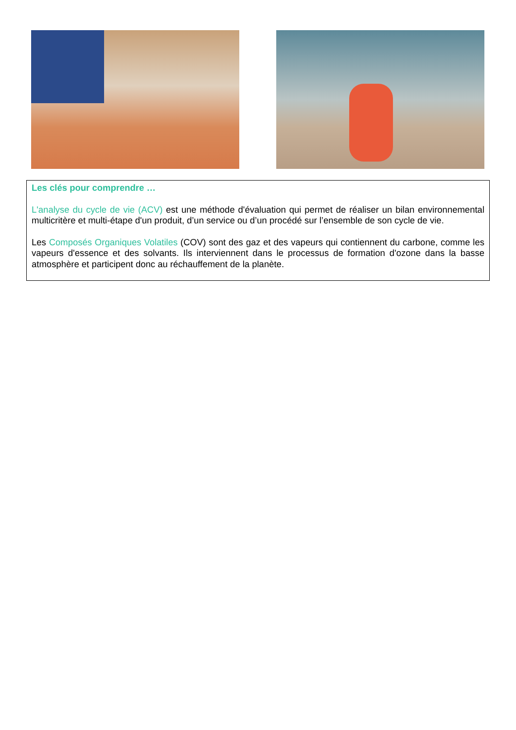Les clés pour comprendre …
L'analyse du cycle de vie (ACV) est une méthode d'évaluation qui permet de réaliser un bilan environnemental multicritère et multi-étape d'un produit, d’un service ou d’un procédé sur l’ensemble de son cycle de vie.
Les Composés Organiques Volatiles (COV) sont des gaz et des vapeurs qui contiennent du carbone, comme les vapeurs d'essence et des solvants. Ils interviennent dans le processus de formation d'ozone dans la basse atmosphère et participent donc au réchauffement de la planète.